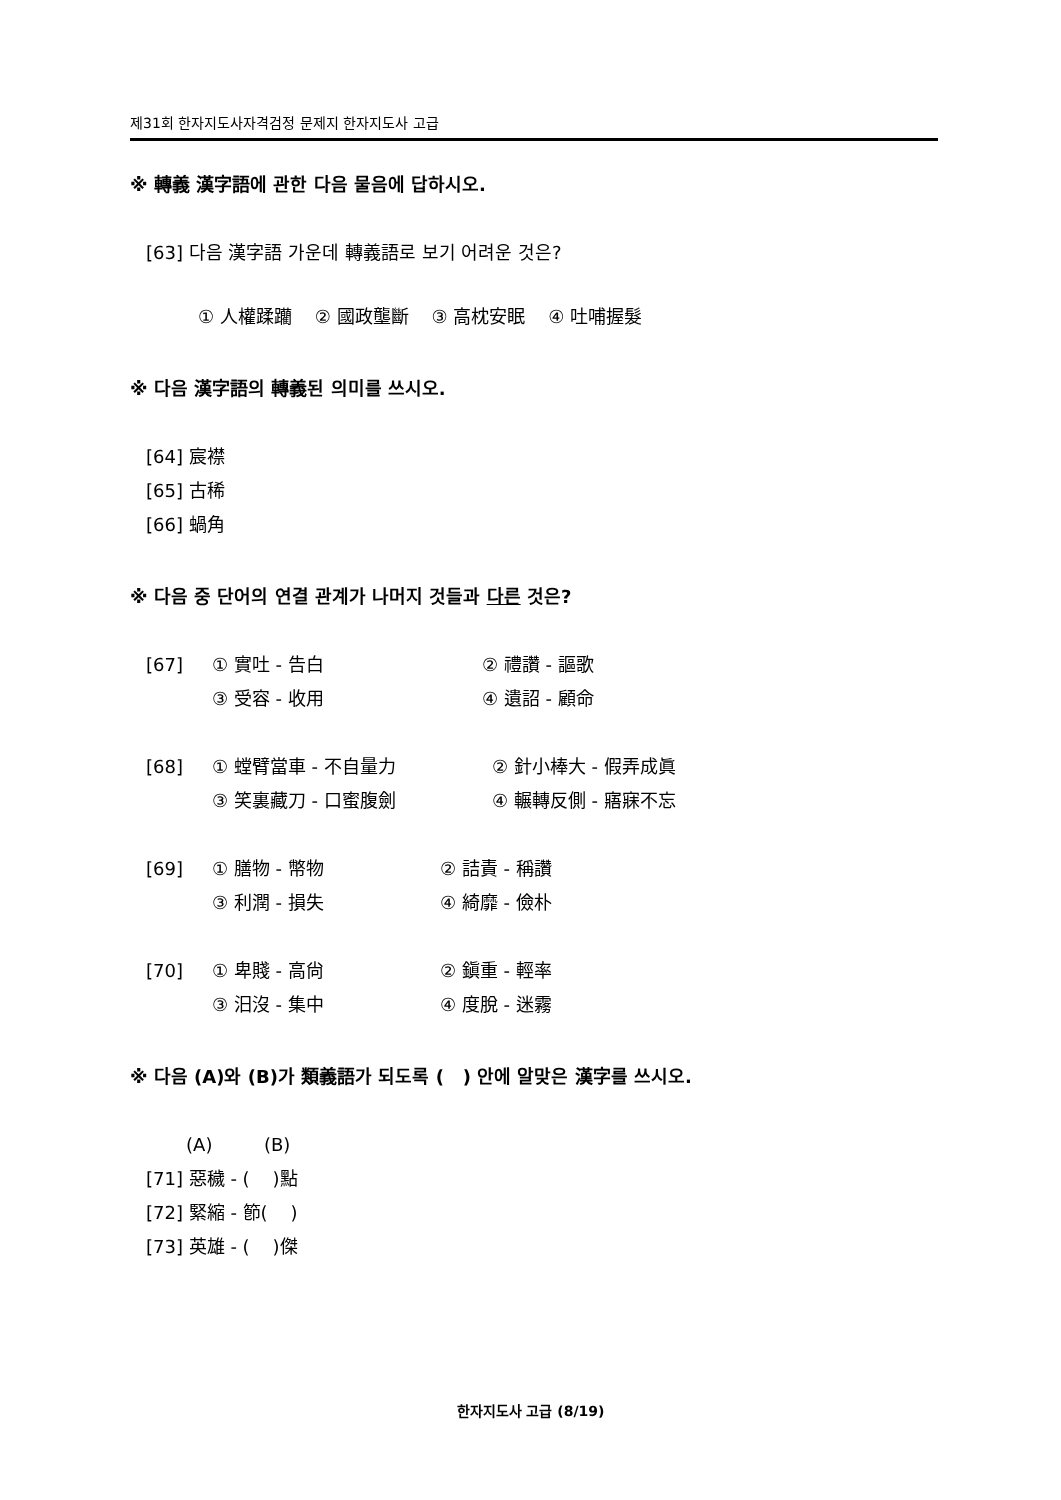제31회 한자지도사자격검정 문제지 한자지도사 고급
※ 轉義 漢字語에 관한 다음 물음에 답하시오.
[63] 다음 漢字語 가운데 轉義語로 보기 어려운 것은?
① 人權蹂躪 ② 國政壟斷 ③ 高枕安眠 ④ 吐哺握髮
※ 다음 漢字語의 轉義된 의미를 쓰시오.
[64] 宸襟
[65] 古稀
[66] 蝸角
※ 다음 중 단어의 연결 관계가 나머지 것들과 다른 것은?
[67] ① 實吐 - 告白 ② 禮讚 - 謳歌
③ 受容 - 收用 ④ 遺詔 - 顧命
[68] ① 螳臂當車 - 不自量力 ② 針小棒大 - 假弄成眞
③ 笑裏藏刀 - 口蜜腹劍 ④ 輾轉反側 - 寤寐不忘
[69] ① 膳物 - 幣物 ② 詰責 - 稱讚
③ 利潤 - 損失 ④ 綺靡 - 儉朴
[70] ① 卑賤 - 高尙 ② 鎭重 - 輕率
③ 汨沒 - 集中 ④ 度脫 - 迷霧
※ 다음 (A)와 (B)가 類義語가 되도록 ( ) 안에 알맞은 漢字를 쓰시오.
(A) (B)
[71] 惡穢 - ( )點
[72] 緊縮 - 節( )
[73] 英雄 - ( )傑
한자지도사 고급 (8/19)